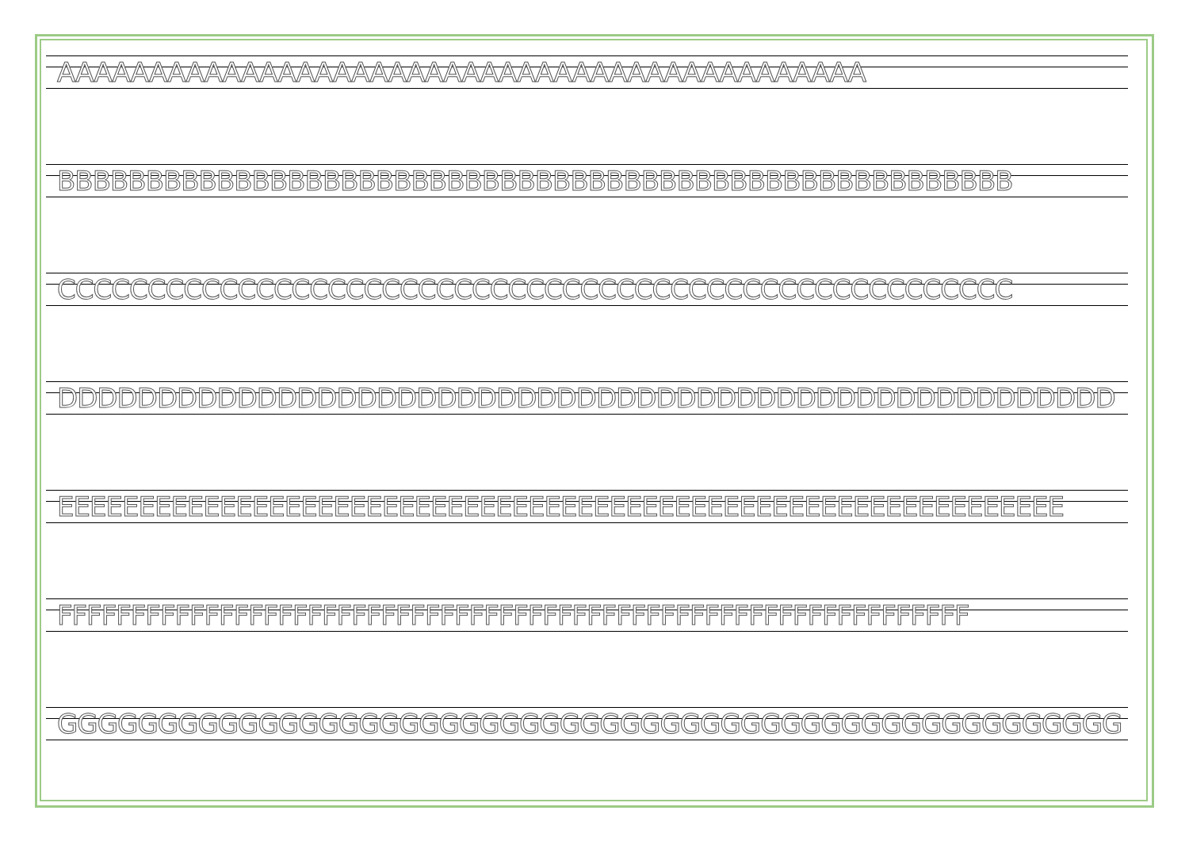AAAAAAAAAAAAAAAAAAAAAAAAAAAAAAAAAAAAAAAAAAAA
BBBBBBBBBBBBBBBBBBBBBBBBBBBBBBBBBBBBBBBBBBBBBBBBBBBBBB
CCCCCCCCCCCCCCCCCCCCCCCCCCCCCCCCCCCCCCCCCCCCCCCCCCCCC
DDDDDDDDDDDDDDDDDDDDDDDDDDDDDDDDDDDDDDDDDDDDDDDDDDDDD
EEEEEEEEEEEEEEEEEEEEEEEEEEEEEEEEEEEEEEEEEEEEEEEEEEEEEEEEEEEEEE
FFFFFFFFFFFFFFFFFFFFFFFFFFFFFFFFFFFFFFFFFFFFFFFFFFFFFFFFFFFFFF
GGGGGGGGGGGGGGGGGGGGGGGGGGGGGGGGGGGGGGGGGGGGGGGGGGGGG